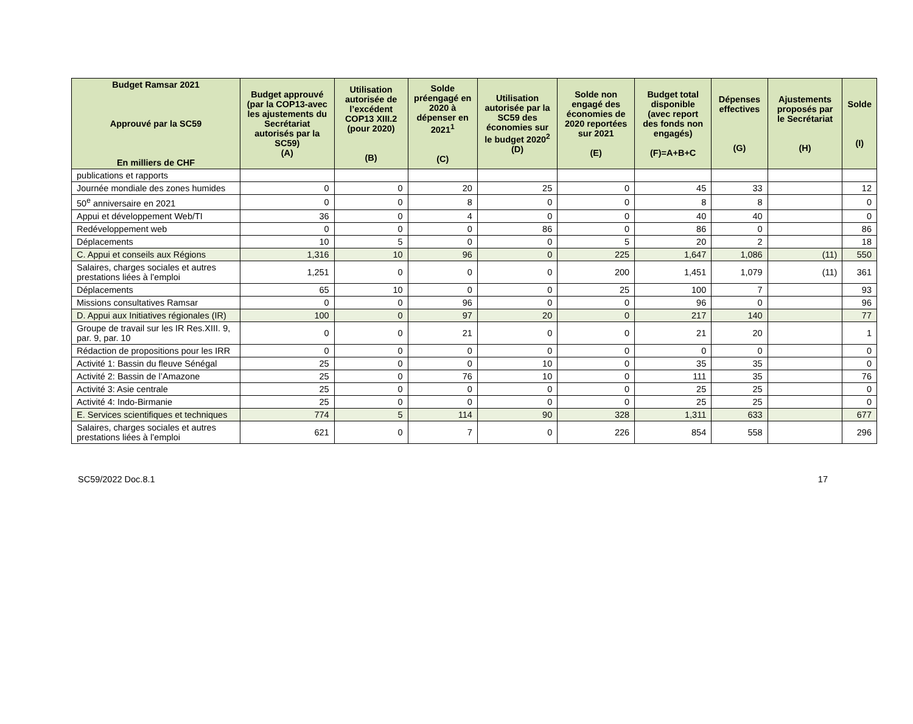| Budget Ramsar 2021 Approuvé par la SC59 En milliers de CHF | Budget approuvé (par la COP13-avec les ajustements du Secrétariat autorisés par la SC59) (A) | Utilisation autorisée de l’excédent COP13 XIII.2 (pour 2020) (B) | Solde préengagé en 2020 à dépenser en 2021<sup>1</sup> (C) | Utilisation autorisée par la SC59 des économies sur le budget 2020<sup>2</sup> (D) | Solde non engagé des économies de 2020 reportées sur 2021 (E) | Budget total disponible (avec report des fonds non engagés) (F)=A+B+C | Dépenses effectives (G) | Ajustements proposés par le Secrétariat (H) | Solde (I) |
| --- | --- | --- | --- | --- | --- | --- | --- | --- | --- |
| publications et rapports | | | | | | | | | |
| Journée mondiale des zones humides | 0 | 0 | 20 | 25 | 0 | 45 | 33 | | 12 |
| 50<sup>e</sup> anniversaire en 2021 | 0 | 0 | 8 | 0 | 0 | 8 | 8 | | 0 |
| Appui et développement Web/TI | 36 | 0 | 4 | 0 | 0 | 40 | 40 | | 0 |
| Redéveloppement web | 0 | 0 | 0 | 86 | 0 | 86 | 0 | | 86 |
| Déplacements | 10 | 5 | 0 | 0 | 5 | 20 | 2 | | 18 |
| C. Appui et conseils aux Régions | 1,316 | 10 | 96 | 0 | 225 | 1,647 | 1,086 | (11) | 550 |
| Salaires, charges sociales et autres prestations liées à l’emploi | 1,251 | 0 | 0 | 0 | 200 | 1,451 | 1,079 | (11) | 361 |
| Déplacements | 65 | 10 | 0 | 0 | 25 | 100 | 7 | | 93 |
| Missions consultatives Ramsar | 0 | 0 | 96 | 0 | 0 | 96 | 0 | | 96 |
| D. Appui aux Initiatives régionales (IR) | 100 | 0 | 97 | 20 | 0 | 217 | 140 | | 77 |
| Groupe de travail sur les IR Res.XIII. 9, par. 9, par. 10 | 0 | 0 | 21 | 0 | 0 | 21 | 20 | | 1 |
| Rédaction de propositions pour les IRR | 0 | 0 | 0 | 0 | 0 | 0 | 0 | | 0 |
| Activité 1: Bassin du fleuve Sénégal | 25 | 0 | 0 | 10 | 0 | 35 | 35 | | 0 |
| Activité 2: Bassin de l’Amazone | 25 | 0 | 76 | 10 | 0 | 111 | 35 | | 76 |
| Activité 3: Asie centrale | 25 | 0 | 0 | 0 | 0 | 25 | 25 | | 0 |
| Activité 4: Indo-Birmanie | 25 | 0 | 0 | 0 | 0 | 25 | 25 | | 0 |
| E. Services scientifiques et techniques | 774 | 5 | 114 | 90 | 328 | 1,311 | 633 | | 677 |
| Salaires, charges sociales et autres prestations liées à l’emploi | 621 | 0 | 7 | 0 | 226 | 854 | 558 | | 296 |
SC59/2022 Doc.8.1 17